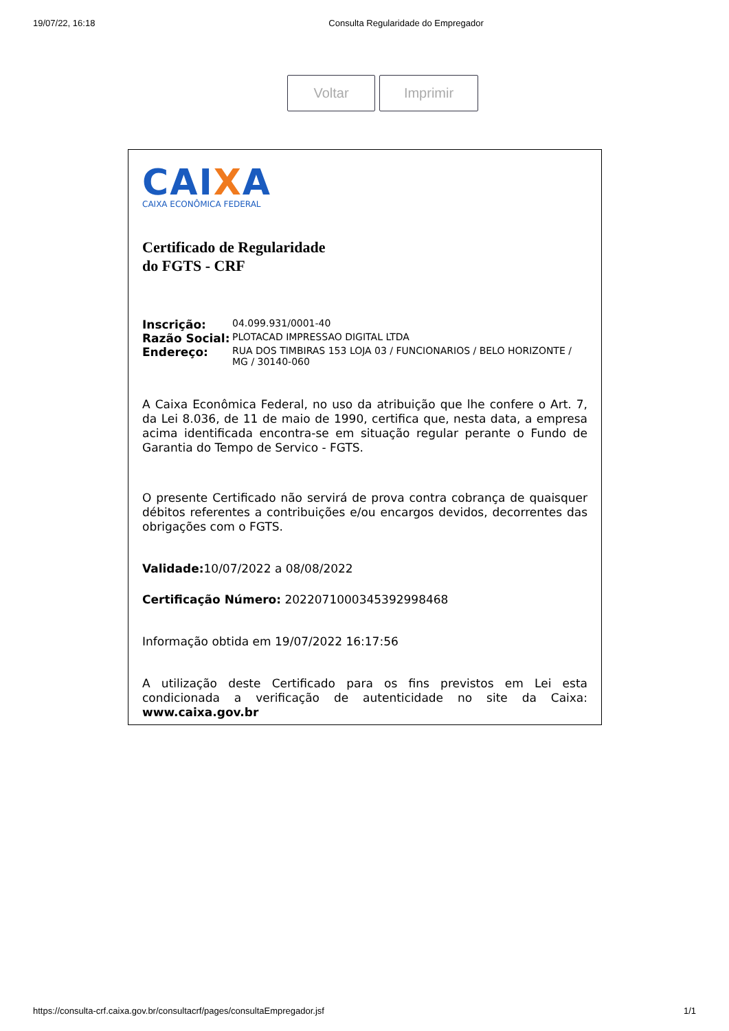19/07/22, 16:18 Consulta Regularidade do Empregador
Voltar Imprimir
CAIXA
CAIXA ECONÔMICA FEDERAL
Certificado de Regularidade
do FGTS - CRF
| Inscrição: | 04.099.931/0001-40 |
| Razão Social: | PLOTACAD IMPRESSAO DIGITAL LTDA |
| Endereço: | RUA DOS TIMBIRAS 153 LOJA 03 / FUNCIONARIOS / BELO HORIZONTE / MG / 30140-060 |
A Caixa Econômica Federal, no uso da atribuição que lhe confere o Art. 7, da Lei 8.036, de 11 de maio de 1990, certifica que, nesta data, a empresa acima identificada encontra-se em situação regular perante o Fundo de Garantia do Tempo de Servico - FGTS.
O presente Certificado não servirá de prova contra cobrança de quaisquer débitos referentes a contribuições e/ou encargos devidos, decorrentes das obrigações com o FGTS.
Validade: 10/07/2022 a 08/08/2022
Certificação Número: 2022071000345392998468
Informação obtida em 19/07/2022 16:17:56
A utilização deste Certificado para os fins previstos em Lei esta condicionada a verificação de autenticidade no site da Caixa: www.caixa.gov.br
https://consulta-crf.caixa.gov.br/consultacrf/pages/consultaEmpregador.jsf 1/1